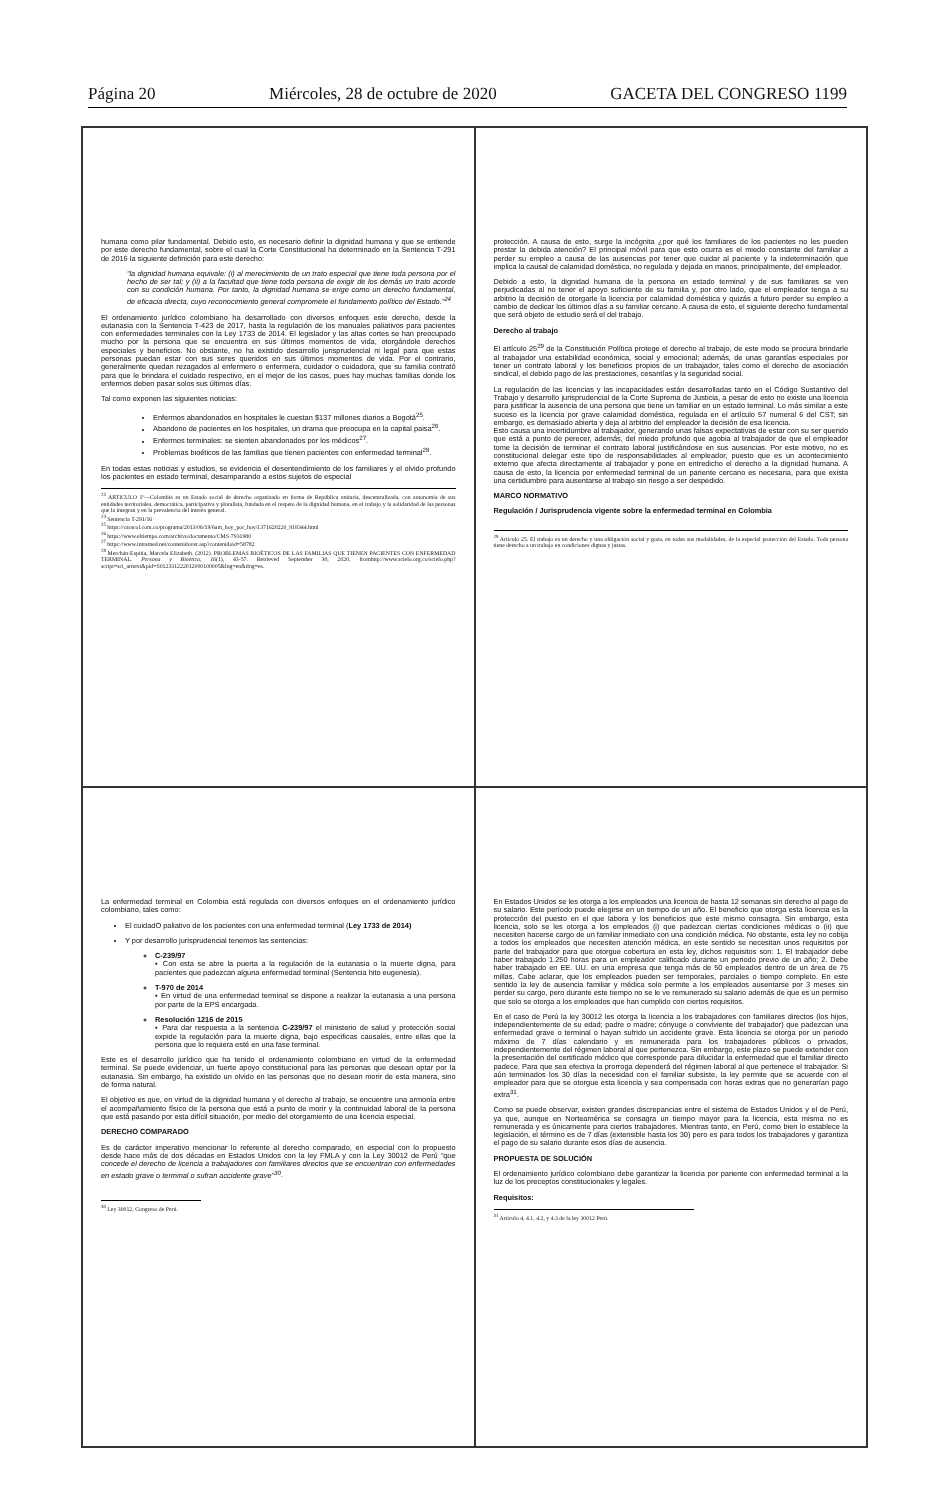Página 20 Miércoles, 28 de octubre de 2020 GACETA DEL CONGRESO 1199
humana como pilar fundamental. Debido esto, es necesario definir la dignidad humana y que se entiende por este derecho fundamental, sobre el cual la Corte Constitucional ha determinado en la Sentencia T-291 de 2016 la siguiente definición para este derecho:
“la dignidad humana equivale: (i) al merecimiento de un trato especial que tiene toda persona por el hecho de ser tal; y (ii) a la facultad que tiene toda persona de exigir de los demás un trato acorde con su condición humana. Por tanto, la dignidad humana se erige como un derecho fundamental, de eficacia directa, cuyo reconocimiento general compromete el fundamento político del Estado.”<sup>24</sup>
El ordenamiento jurídico colombiano ha desarrollado con diversos enfoques este derecho, desde la eutanasia con la Sentencia T-423 de 2017, hasta la regulación de los manuales paliativos para pacientes con enfermedades terminales con la Ley 1733 de 2014. El legislador y las altas cortes se han preocupado mucho por la persona que se encuentra en sus últimos momentos de vida, otorgándole derechos especiales y beneficios. No obstante, no ha existido desarrollo jurisprudencial ni legal para que estas personas puedan estar con sus seres queridos en sus últimos momentos de vida. Por el contrario, generalmente quedan rezagados al enfermero o enfermera, cuidador o cuidadora, que su familia contrató para que le brindara el cuidado respectivo, en el mejor de los casos, pues hay muchas familias donde los enfermos deben pasar solos sus últimos días.
Tal como exponen las siguientes noticias:
Enfermos abandonados en hospitales le cuestan $137 millones diarios a Bogotá<sup>25</sup>.
Abandono de pacientes en los hospitales, un drama que preocupa en la capital paisa<sup>26</sup>.
Enfermos terminales: se sienten abandonados por los médicos<sup>27</sup>.
Problemas bioéticos de las familias que tienen pacientes con enfermedad terminal<sup>28</sup>.
En todas estas noticias y estudios, se evidencia el desentendimiento de los familiares y el olvido profundo los pacientes en estado terminal, desamparando a estos sujetos de especial
<sup>23</sup> ARTICULO 1º—Colombia es un Estado social de derecho organizado en forma de República unitaria, descentralizada, con autonomía de sus entidades territoriales, democrática, participativa y pluralista, fundada en el respeto de la dignidad humana, en el trabajo y la solidaridad de las personas que la integran y en la prevalencia del interés general.
<sup>24</sup> Sentencia T-291/16
<sup>25</sup> https://caracol.com.co/programa/2013/06/19/6am_hoy_por_hoy/1371620220_918344.html
<sup>26</sup> https://www.eltiempo.com/archivo/documento/CMS-7931980
<sup>27</sup> https://www.intramed.net/contenidover.asp?contenidoid=58782
<sup>28</sup> Merchán-Espitia, Marcela Elizabeth. (2012). PROBLEMAS BIOÉTICOS DE LAS FAMILIAS QUE TIENEN PACIENTES CON ENFERMEDAD TERMINAL. Persona y Bioética, 16(1), 43-57. Retrieved September 30, 2020, fromhttp://www.scielo.org.co/scielo.php?script=sci_arttext&pid=S012331222012000100005&lng=en&tlng=es.
protección. A causa de esto, surge la incógnita ¿por qué los familiares de los pacientes no les pueden prestar la debida atención? El principal móvil para que esto ocurra es el miedo constante del familiar a perder su empleo a causa de las ausencias por tener que cuidar al paciente y la indeterminación que implica la causal de calamidad doméstica, no regulada y dejada en manos, principalmente, del empleador.
Debido a esto, la dignidad humana de la persona en estado terminal y de sus familiares se ven perjudicadas al no tener el apoyo suficiente de su familia y, por otro lado, que el empleador tenga a su arbitrio la decisión de otorgarle la licencia por calamidad doméstica y quizás a futuro perder su empleo a cambio de dedicar los últimos días a su familiar cercano. A causa de esto, el siguiente derecho fundamental que será objeto de estudio será el del trabajo.
Derecho al trabajo
El artículo 25<sup>29</sup> de la Constitución Política protege el derecho al trabajo, de este modo se procura brindarle al trabajador una estabilidad económica, social y emocional; además, de unas garantías especiales por tener un contrato laboral y los beneficios propios de un trabajador, tales como el derecho de asociación sindical, el debido pago de las prestaciones, cesantías y la seguridad social.
La regulación de las licencias y las incapacidades están desarrolladas tanto en el Código Sustantivo del Trabajo y desarrollo jurisprudencial de la Corte Suprema de Justicia, a pesar de esto no existe una licencia para justificar la ausencia de una persona que tiene un familiar en un estado terminal. Lo más similar a este suceso es la licencia por grave calamidad doméstica, regulada en el artículo 57 numeral 6 del CST; sin embargo, es demasiado abierta y deja al arbitrio del empleador la decisión de esa licencia.
Esto causa una incertidumbre al trabajador, generando unas falsas expectativas de estar con su ser querido que está a punto de perecer, además, del miedo profundo que agobia al trabajador de que el empleador tome la decisión de terminar el contrato laboral justificándose en sus ausencias. Por este motivo, no es constitucional delegar este tipo de responsabilidades al empleador, puesto que es un acontecimiento externo que afecta directamente al trabajador y pone en entredicho el derecho a la dignidad humana. A causa de esto, la licencia por enfermedad terminal de un pariente cercano es necesaria, para que exista una certidumbre para ausentarse al trabajo sin riesgo a ser despedido.
MARCO NORMATIVO
Regulación / Jurisprudencia vigente sobre la enfermedad terminal en Colombia
<sup>29</sup> Artículo 25. El trabajo es un derecho y una obligación social y goza, en todas sus modalidades, de la especial protección del Estado. Toda persona tiene derecho a un trabajo en condiciones dignas y justas.
La enfermedad terminal en Colombia está regulada con diversos enfoques en el ordenamiento jurídico colombiano, tales como:
El cuidadO paliativo de los pacientes con una enfermedad terminal (Ley 1733 de 2014)
Y por desarrollo jurisprudencial tenemos las sentencias:
C-239/97
▪ Con esta se abre la puerta a la regulación de la eutanasia o la muerte digna, para pacientes que padezcan alguna enfermedad terminal (Sentencia hito eugenesia).
T-970 de 2014
▪ En virtud de una enfermedad terminal se dispone a realizar la eutanasia a una persona por parte de la EPS encargada.
Resolución 1216 de 2015
▪ Para dar respuesta a la sentencia C-239/97 el ministerio de salud y protección social expide la regulación para la muerte digna, bajo especificas causales, entre ellas que la persona que lo requiera esté en una fase terminal.
Este es el desarrollo jurídico que ha tenido el ordenamiento colombiano en virtud de la enfermedad terminal. Se puede evidenciar, un fuerte apoyo constitucional para las personas que desean optar por la eutanasia. Sin embargo, ha existido un olvido en las personas que no desean morir de esta manera, sino de forma natural.
El objetivo es que, en virtud de la dignidad humana y el derecho al trabajo, se encuentre una armonía entre el acompañamiento físico de la persona que está a punto de morir y la continuidad laboral de la persona que está pasando por esta difícil situación, por medio del otorgamiento de una licencia especial.
DERECHO COMPARADO
Es de carácter imperativo mencionar lo referente al derecho comparado, en especial con lo propuesto desde hace más de dos décadas en Estados Unidos con la ley FMLA y con la Ley 30012 de Perú “que concede el derecho de licencia a trabajadores con familiares directos que se encuentran con enfermedades en estado grave o terminal o sufran accidente grave”<sup>30</sup>.
<sup>30</sup> Ley 30012, Congreso de Perú.
En Estados Unidos se les otorga a los empleados una licencia de hasta 12 semanas sin derecho al pago de su salario. Este período puede elegirse en un tiempo de un año. El beneficio que otorga esta licencia es la protección del puesto en el que labora y los beneficios que este mismo consagra. Sin embargo, esta licencia, solo se les otorga a los empleados (i) que padezcan ciertas condiciones médicas o (ii) que necesiten hacerse cargo de un familiar inmediato con una condición médica. No obstante, esta ley no cobija a todos los empleados que necesiten atención médica, en este sentido se necesitan unos requisitos por parte del trabajador para que otorgue cobertura en esta ley, dichos requisitos son: 1. El trabajador debe haber trabajado 1.250 horas para un empleador calificado durante un periodo previo de un año; 2. Debe haber trabajado en EE. UU. en una empresa que tenga más de 50 empleados dentro de un área de 75 millas. Cabe aclarar, que los empleados pueden ser temporales, parciales o tiempo completo. En este sentido la ley de ausencia familiar y médica solo permite a los empleados ausentarse por 3 meses sin perder su cargo, pero durante este tiempo no se le ve remunerado su salario además de que es un permiso que solo se otorga a los empleados que han cumplido con ciertos requisitos.
En el caso de Perú la ley 30012 les otorga la licencia a los trabajadores con familiares directos (los hijos, independientemente de su edad; padre o madre; cónyuge o conviviente del trabajador) que padezcan una enfermedad grave o terminal o hayan sufrido un accidente grave. Esta licencia se otorga por un periodo máximo de 7 días calendario y es remunerada para los trabajadores públicos o privados, independientemente del régimen laboral al que pertenezca. Sin embargo, este plazo se puede extender con la presentación del certificado médico que corresponde para dilucidar la enfermedad que el familiar directo padece. Para que sea efectiva la prorroga dependerá del régimen laboral al que pertenece el trabajador. Si aún terminados los 30 días la necesidad con el familiar subsiste, la ley permite que se acuerde con el empleador para que se otorgue esta licencia y sea compensada con horas extras que no generarían pago extra<sup>31</sup>.
Como se puede observar, existen grandes discrepancias entre el sistema de Estados Unidos y el de Perú, ya que, aunque en Norteamérica se consagra un tiempo mayor para la licencia, esta misma no es remunerada y es únicamente para ciertos trabajadores. Mientras tanto, en Perú, como bien lo establece la legislación, el término es de 7 días (extensible hasta los 30) pero es para todos los trabajadores y garantiza el pago de su salario durante esos días de ausencia.
PROPUESTA DE SOLUCIÓN
El ordenamiento jurídico colombiano debe garantizar la licencia por pariente con enfermedad terminal a la luz de los preceptos constitucionales y legales.
Requisitos:
<sup>31</sup> Artículo 4, 4.1, 4.2, y 4.3 de la ley 30012 Perú.